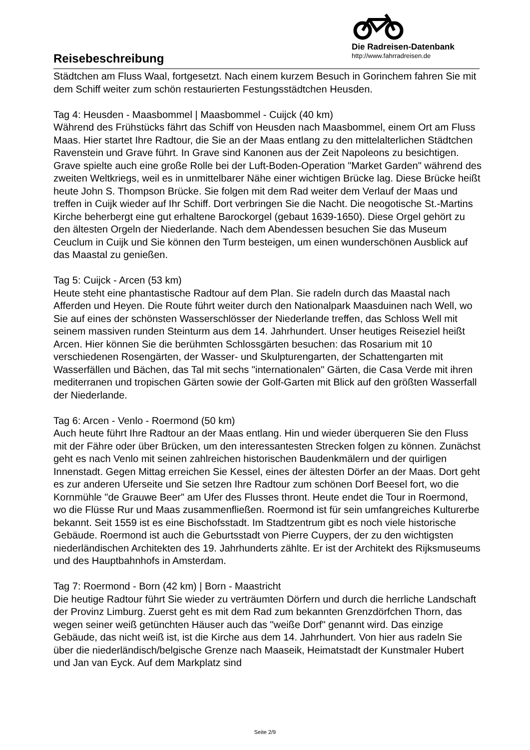Reisebeschreibung
Die Radreisen-Datenbank
http://www.fahrradreisen.de
Städtchen am Fluss Waal, fortgesetzt. Nach einem kurzem Besuch in Gorinchem fahren Sie mit dem Schiff weiter zum schön restaurierten Festungsstädtchen Heusden.
Tag 4: Heusden - Maasbommel | Maasbommel - Cuijck (40 km)
Während des Frühstücks fährt das Schiff von Heusden nach Maasbommel, einem Ort am Fluss Maas. Hier startet Ihre Radtour, die Sie an der Maas entlang zu den mittelalterlichen Städtchen Ravenstein und Grave führt. In Grave sind Kanonen aus der Zeit Napoleons zu besichtigen. Grave spielte auch eine große Rolle bei der Luft-Boden-Operation "Market Garden" während des zweiten Weltkriegs, weil es in unmittelbarer Nähe einer wichtigen Brücke lag. Diese Brücke heißt heute John S. Thompson Brücke. Sie folgen mit dem Rad weiter dem Verlauf der Maas und treffen in Cuijk wieder auf Ihr Schiff. Dort verbringen Sie die Nacht. Die neogotische St.-Martins Kirche beherbergt eine gut erhaltene Barockorgel (gebaut 1639-1650). Diese Orgel gehört zu den ältesten Orgeln der Niederlande. Nach dem Abendessen besuchen Sie das Museum Ceuclum in Cuijk und Sie können den Turm besteigen, um einen wunderschönen Ausblick auf das Maastal zu genießen.
Tag 5: Cuijck - Arcen (53 km)
Heute steht eine phantastische Radtour auf dem Plan. Sie radeln durch das Maastal nach Afferden und Heyen. Die Route führt weiter durch den Nationalpark Maasduinen nach Well, wo Sie auf eines der schönsten Wasserschlösser der Niederlande treffen, das Schloss Well mit seinem massiven runden Steinturm aus dem 14. Jahrhundert. Unser heutiges Reiseziel heißt Arcen. Hier können Sie die berühmten Schlossgärten besuchen: das Rosarium mit 10 verschiedenen Rosengärten, der Wasser- und Skulpturengarten, der Schattengarten mit Wasserfällen und Bächen, das Tal mit sechs "internationalen" Gärten, die Casa Verde mit ihren mediterranen und tropischen Gärten sowie der Golf-Garten mit Blick auf den größten Wasserfall der Niederlande.
Tag 6: Arcen - Venlo - Roermond (50 km)
Auch heute führt Ihre Radtour an der Maas entlang. Hin und wieder überqueren Sie den Fluss mit der Fähre oder über Brücken, um den interessantesten Strecken folgen zu können. Zunächst geht es nach Venlo mit seinen zahlreichen historischen Baudenkmälern und der quirligen Innenstadt. Gegen Mittag erreichen Sie Kessel, eines der ältesten Dörfer an der Maas. Dort geht es zur anderen Uferseite und Sie setzen Ihre Radtour zum schönen Dorf Beesel fort, wo die Kornmühle "de Grauwe Beer" am Ufer des Flusses thront. Heute endet die Tour in Roermond, wo die Flüsse Rur und Maas zusammenfließen. Roermond ist für sein umfangreiches Kulturerbe bekannt. Seit 1559 ist es eine Bischofsstadt. Im Stadtzentrum gibt es noch viele historische Gebäude. Roermond ist auch die Geburtsstadt von Pierre Cuypers, der zu den wichtigsten niederländischen Architekten des 19. Jahrhunderts zählte. Er ist der Architekt des Rijksmuseums und des Hauptbahnhofs in Amsterdam.
Tag 7: Roermond - Born (42 km) | Born - Maastricht
Die heutige Radtour führt Sie wieder zu verträumten Dörfern und durch die herrliche Landschaft der Provinz Limburg. Zuerst geht es mit dem Rad zum bekannten Grenzdörfchen Thorn, das wegen seiner weiß getünchten Häuser auch das "weiße Dorf" genannt wird. Das einzige Gebäude, das nicht weiß ist, ist die Kirche aus dem 14. Jahrhundert. Von hier aus radeln Sie über die niederländisch/belgische Grenze nach Maaseik, Heimatstadt der Kunstmaler Hubert und Jan van Eyck. Auf dem Markplatz sind
Seite 2/9